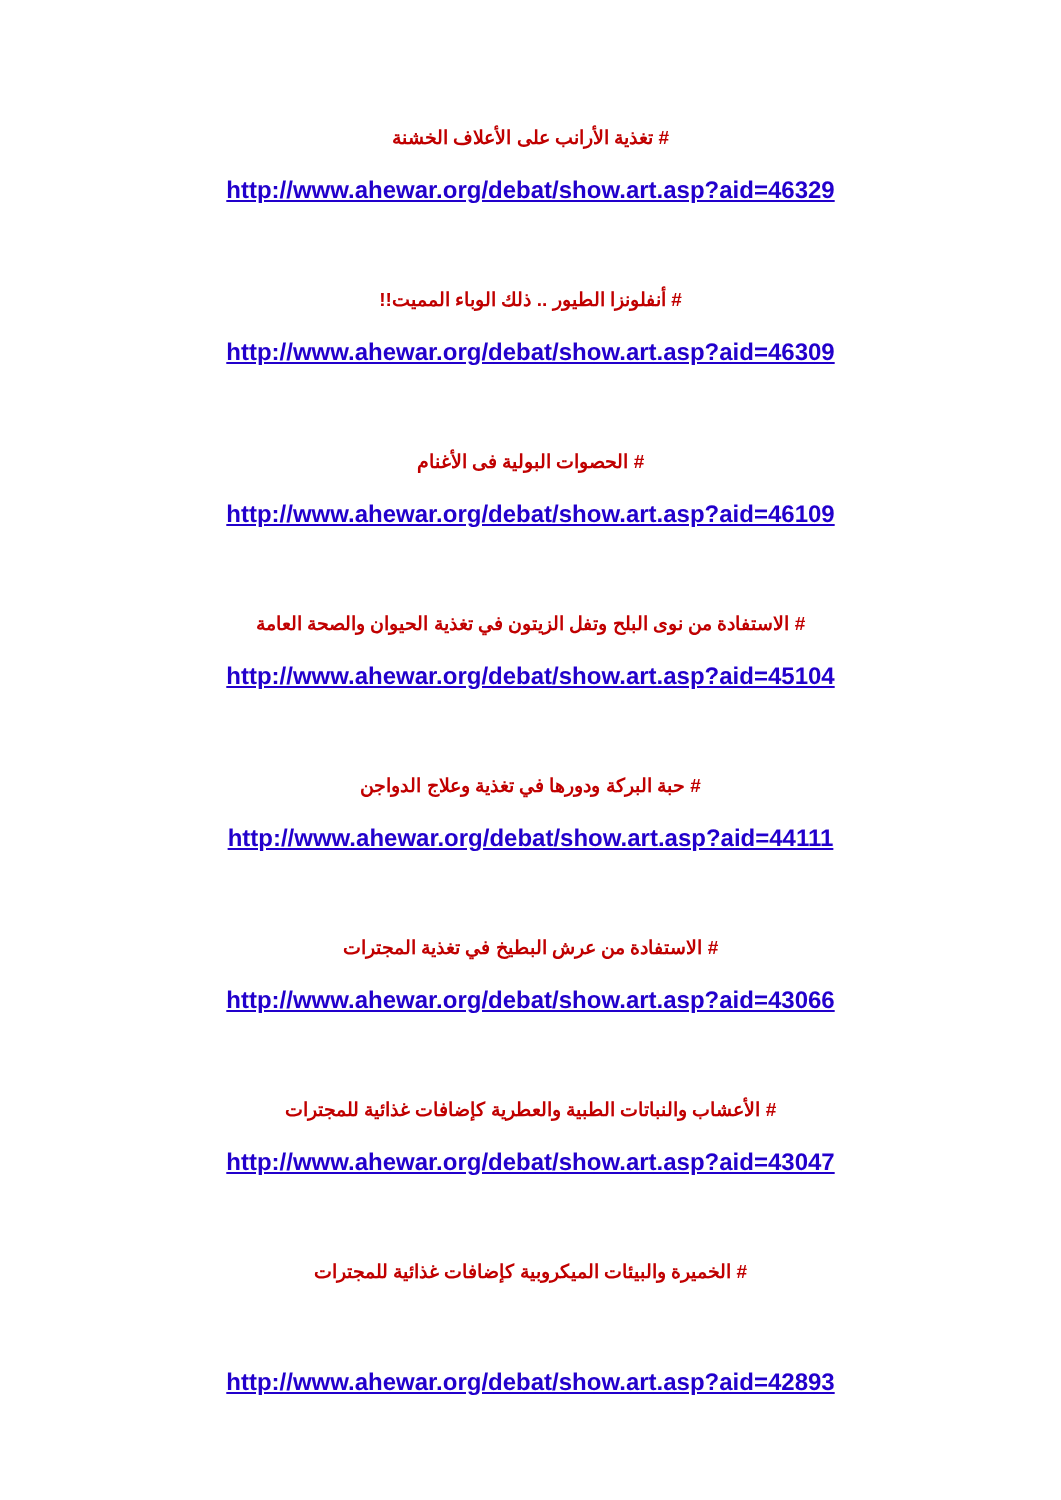# تغذية الأرانب على الأعلاف الخشنة
http://www.ahewar.org/debat/show.art.asp?aid=46329
# أنفلونزا الطيور .. ذلك الوباء المميت!!
http://www.ahewar.org/debat/show.art.asp?aid=46309
# الحصوات البولية فى الأغنام
http://www.ahewar.org/debat/show.art.asp?aid=46109
# الاستفادة من نوى البلح وتفل الزيتون في تغذية الحيوان والصحة العامة
http://www.ahewar.org/debat/show.art.asp?aid=45104
# حبة البركة ودورها في تغذية وعلاج الدواجن
http://www.ahewar.org/debat/show.art.asp?aid=44111
# الاستفادة من عرش البطيخ في تغذية المجترات
http://www.ahewar.org/debat/show.art.asp?aid=43066
# الأعشاب والنباتات الطبية والعطرية كإضافات غذائية للمجترات
http://www.ahewar.org/debat/show.art.asp?aid=43047
# الخميرة والبيئات الميكروبية كإضافات غذائية للمجترات
http://www.ahewar.org/debat/show.art.asp?aid=42893